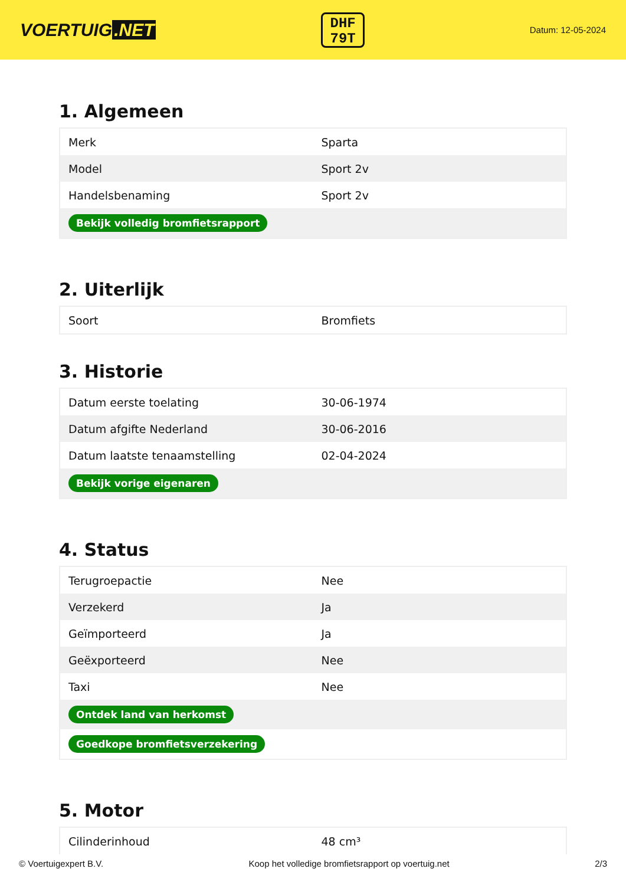VOERTUIG.NET
DHF
79T
Datum: 12-05-2024
1. Algemeen
| Merk | Sparta |
| Model | Sport 2v |
| Handelsbenaming | Sport 2v |
| Bekijk volledig bromfietsrapport | |
2. Uiterlijk
| Soort | Bromfiets |
3. Historie
| Datum eerste toelating | 30-06-1974 |
| Datum afgifte Nederland | 30-06-2016 |
| Datum laatste tenaamstelling | 02-04-2024 |
| Bekijk vorige eigenaren | |
4. Status
| Terugroepactie | Nee |
| Verzekerd | Ja |
| Geïmporteerd | Ja |
| Geëxporteerd | Nee |
| Taxi | Nee |
| Ontdek land van herkomst | |
| Goedkope bromfietsverzekering | |
5. Motor
| Cilinderinhoud | 48 cm³ |
© Voertuigexpert B.V. Koop het volledige bromfietsrapport op voertuig.net 2/3